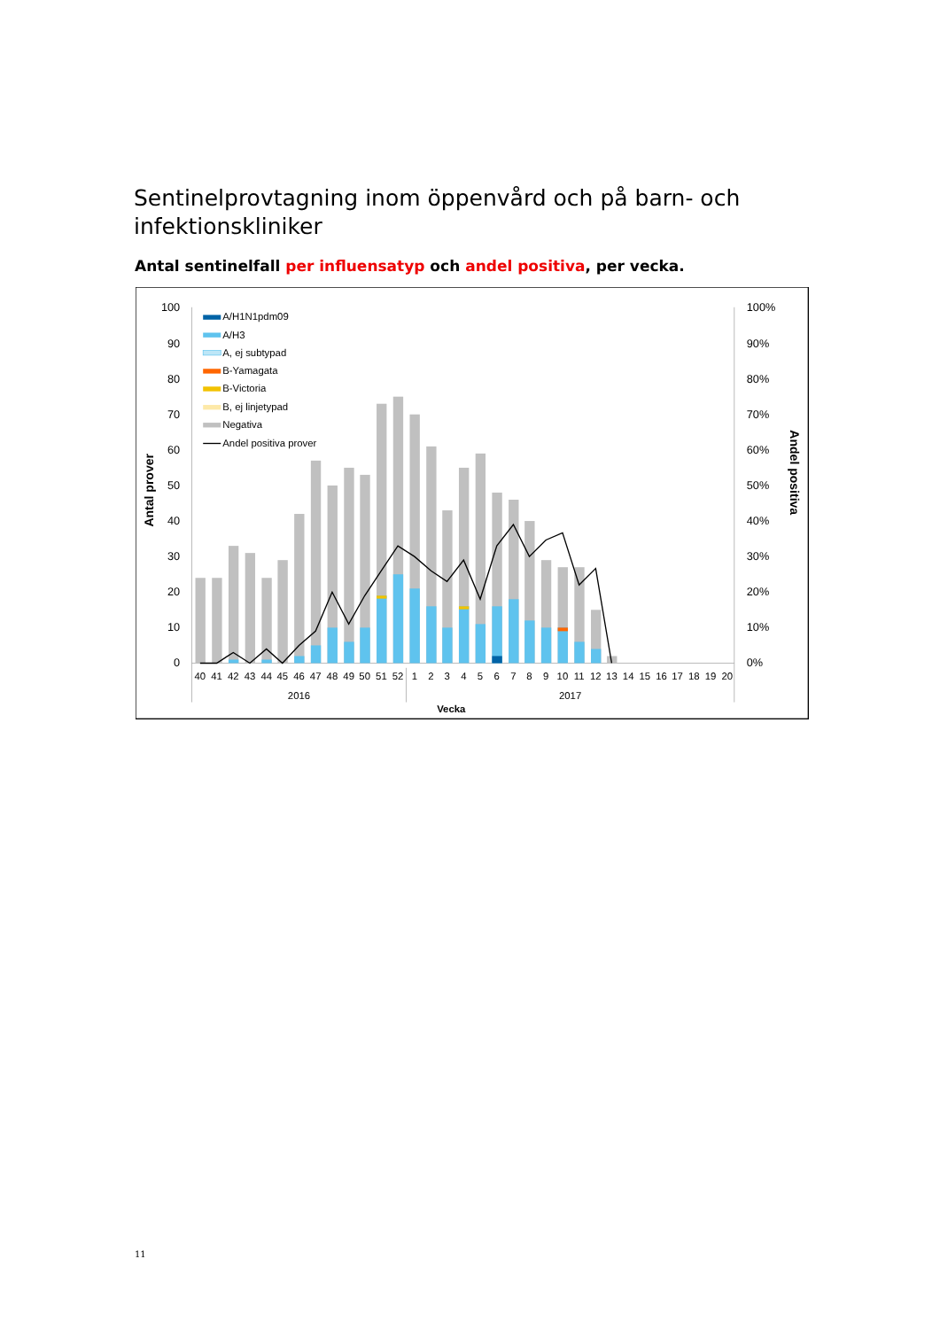Sentinelprovtagning inom öppenvård och på barn- och infektionskliniker
Antal sentinelfall per influensatyp och andel positiva, per vecka.
100
90
80
70
60
50
40
30
20
10
0
100%
90%
80%
70%
60%
50%
40%
30%
20%
10%
0%
Antal prover
Andel positiva
40
41
42
43
44
45
46
47
48
49
50
51
52
1
2
3
4
5
6
7
8
9
10
11
12
13
14
15
16
17
18
19
20
2016
2017
Vecka
A/H1N1pdm09
A/H3
A, ej subtypad
B-Yamagata
B-Victoria
B, ej linjetypad
Negativa
Andel positiva prover
11